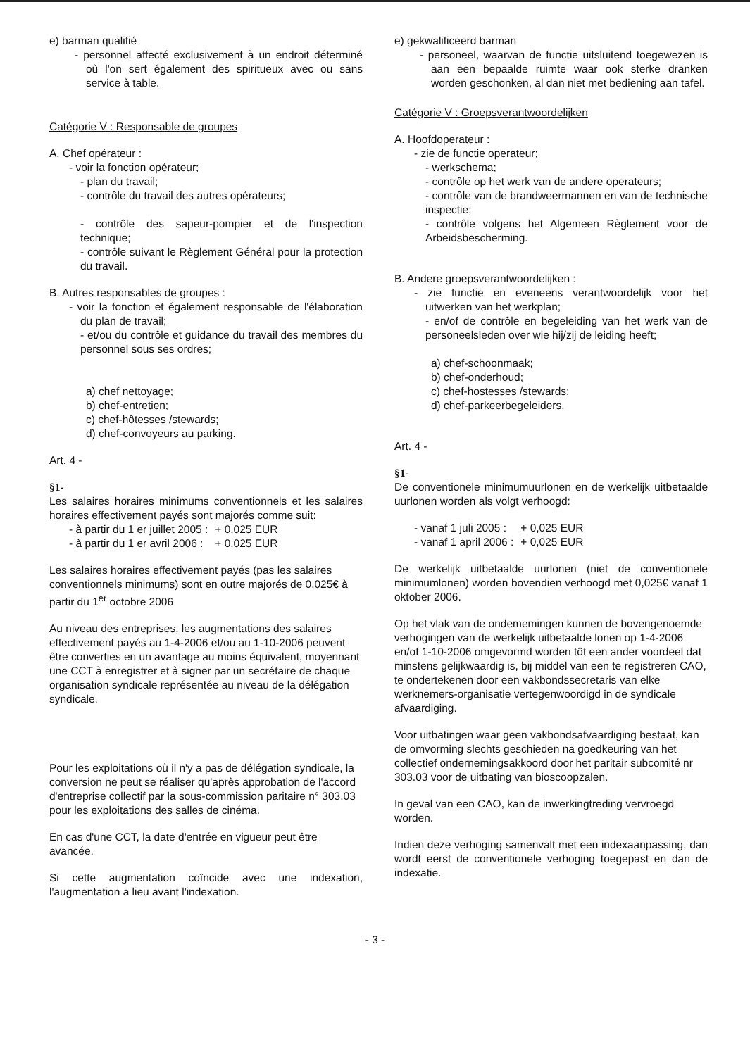e) barman qualifié
- personnel affecté exclusivement à un endroit déterminé où l'on sert également des spiritueux avec ou sans service à table.
Catégorie V : Responsable de groupes
A. Chef opérateur :
- voir la fonction opérateur;
- plan du travail;
- contrôle du travail des autres opérateurs;
- contrôle des sapeur-pompier et de l'inspection technique;
- contrôle suivant le Règlement Général pour la protection du travail.
B. Autres responsables de groupes :
- voir la fonction et également responsable de l'élaboration du plan de travail;
- et/ou du contrôle et guidance du travail des membres du personnel sous ses ordres;
a) chef nettoyage;
b) chef-entretien;
c) chef-hôtesses /stewards;
d) chef-convoyeurs au parking.
Art. 4 -
§1-
Les salaires horaires minimums conventionnels et les salaires horaires effectivement payés sont majorés comme suit:
| - à partir du 1 er juillet 2005 : | + 0,025 EUR |
| - à partir du 1 er avril 2006 : | + 0,025 EUR |
Les salaires horaires effectivement payés (pas les salaires conventionnels minimums) sont en outre majorés de 0,025€ à partir du 1<sup>er</sup> octobre 2006
Au niveau des entreprises, les augmentations des salaires effectivement payés au 1-4-2006 et/ou au 1-10-2006 peuvent être converties en un avantage au moins équivalent, moyennant une CCT à enregistrer et à signer par un secrétaire de chaque organisation syndicale représentée au niveau de la délégation syndicale.
Pour les exploitations où il n'y a pas de délégation syndicale, la conversion ne peut se réaliser qu'après approbation de l'accord d'entreprise collectif par la sous-commission paritaire n° 303.03 pour les exploitations des salles de cinéma.
En cas d'une CCT, la date d'entrée en vigueur peut être avancée.
Si cette augmentation coïncide avec une indexation, l'augmentation a lieu avant l'indexation.
e) gekwalificeerd barman
- personeel, waarvan de functie uitsluitend toegewezen is aan een bepaalde ruimte waar ook sterke dranken worden geschonken, al dan niet met bediening aan tafel.
Catégorie V : Groepsverantwoordelijken
A. Hoofdoperateur :
- zie de functie operateur;
- werkschema;
- contrôle op het werk van de andere operateurs;
- contrôle van de brandweermannen en van de technische inspectie;
- contrôle volgens het Algemeen Règlement voor de Arbeidsbescherming.
B. Andere groepsverantwoordelijken :
- zie functie en eveneens verantwoordelijk voor het uitwerken van het werkplan;
- en/of de contrôle en begeleiding van het werk van de personeelsleden over wie hij/zij de leiding heeft;
a) chef-schoonmaak;
b) chef-onderhoud;
c) chef-hostesses /stewards;
d) chef-parkeerbegeleiders.
Art. 4 -
§1-
De conventionele minimumuurlonen en de werkelijk uitbetaalde uurlonen worden als volgt verhoogd:
| - vanaf 1 juli 2005 : | + 0,025 EUR |
| - vanaf 1 april 2006 : | + 0,025 EUR |
De werkelijk uitbetaalde uurlonen (niet de conventionele minimumlonen) worden bovendien verhoogd met 0,025€ vanaf 1 oktober 2006.
Op het vlak van de ondememingen kunnen de bovengenoemde verhogingen van de werkelijk uitbetaalde lonen op 1-4-2006 en/of 1-10-2006 omgevormd worden tôt een ander voordeel dat minstens gelijkwaardig is, bij middel van een te registreren CAO, te ondertekenen door een vakbondssecretaris van elke werknemers-organisatie vertegenwoordigd in de syndicale afvaardiging.
Voor uitbatingen waar geen vakbondsafvaardiging bestaat, kan de omvorming slechts geschieden na goedkeuring van het collectief ondernemingsakkoord door het paritair subcomité nr 303.03 voor de uitbating van bioscoopzalen.
In geval van een CAO, kan de inwerkingtreding vervroegd worden.
Indien deze verhoging samenvalt met een indexaanpassing, dan wordt eerst de conventionele verhoging toegepast en dan de indexatie.
- 3 -